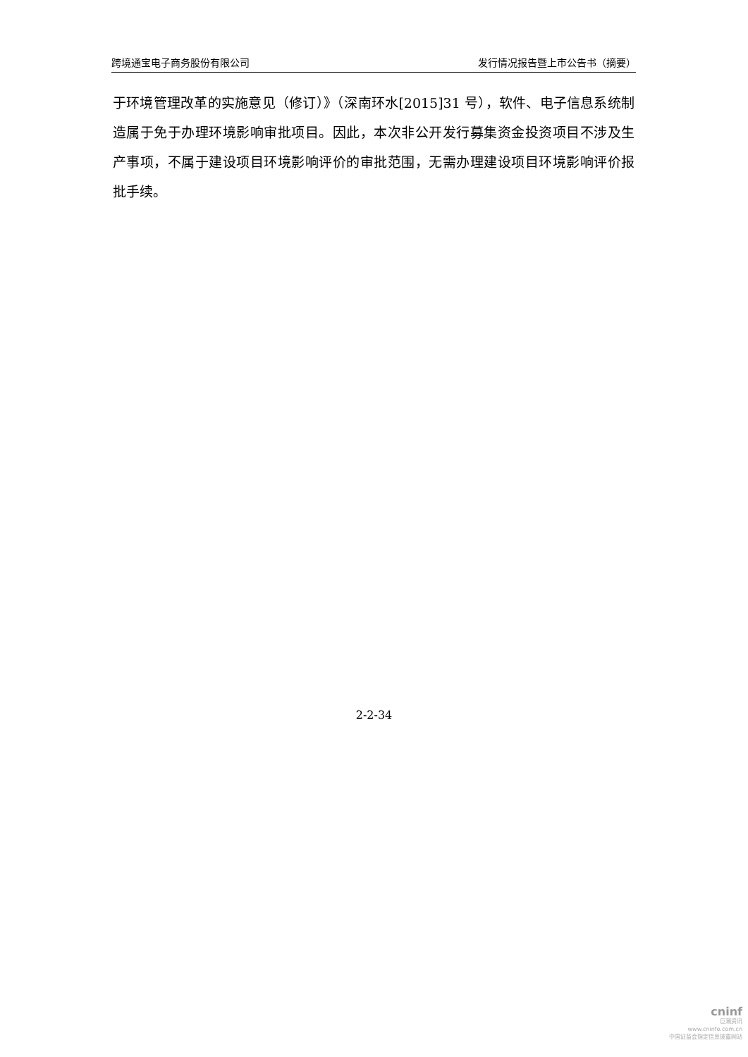跨境通宝电子商务股份有限公司 发行情况报告暨上市公告书（摘要）
于环境管理改革的实施意见（修订）》（深南环水[2015]31 号），软件、电子信息系统制造属于免于办理环境影响审批项目。因此，本次非公开发行募集资金投资项目不涉及生产事项，不属于建设项目环境影响评价的审批范围，无需办理建设项目环境影响评价报批手续。
2-2-34
cninf
巨潮资讯
www.cninfo.com.cn
中国证监会指定信息披露网站